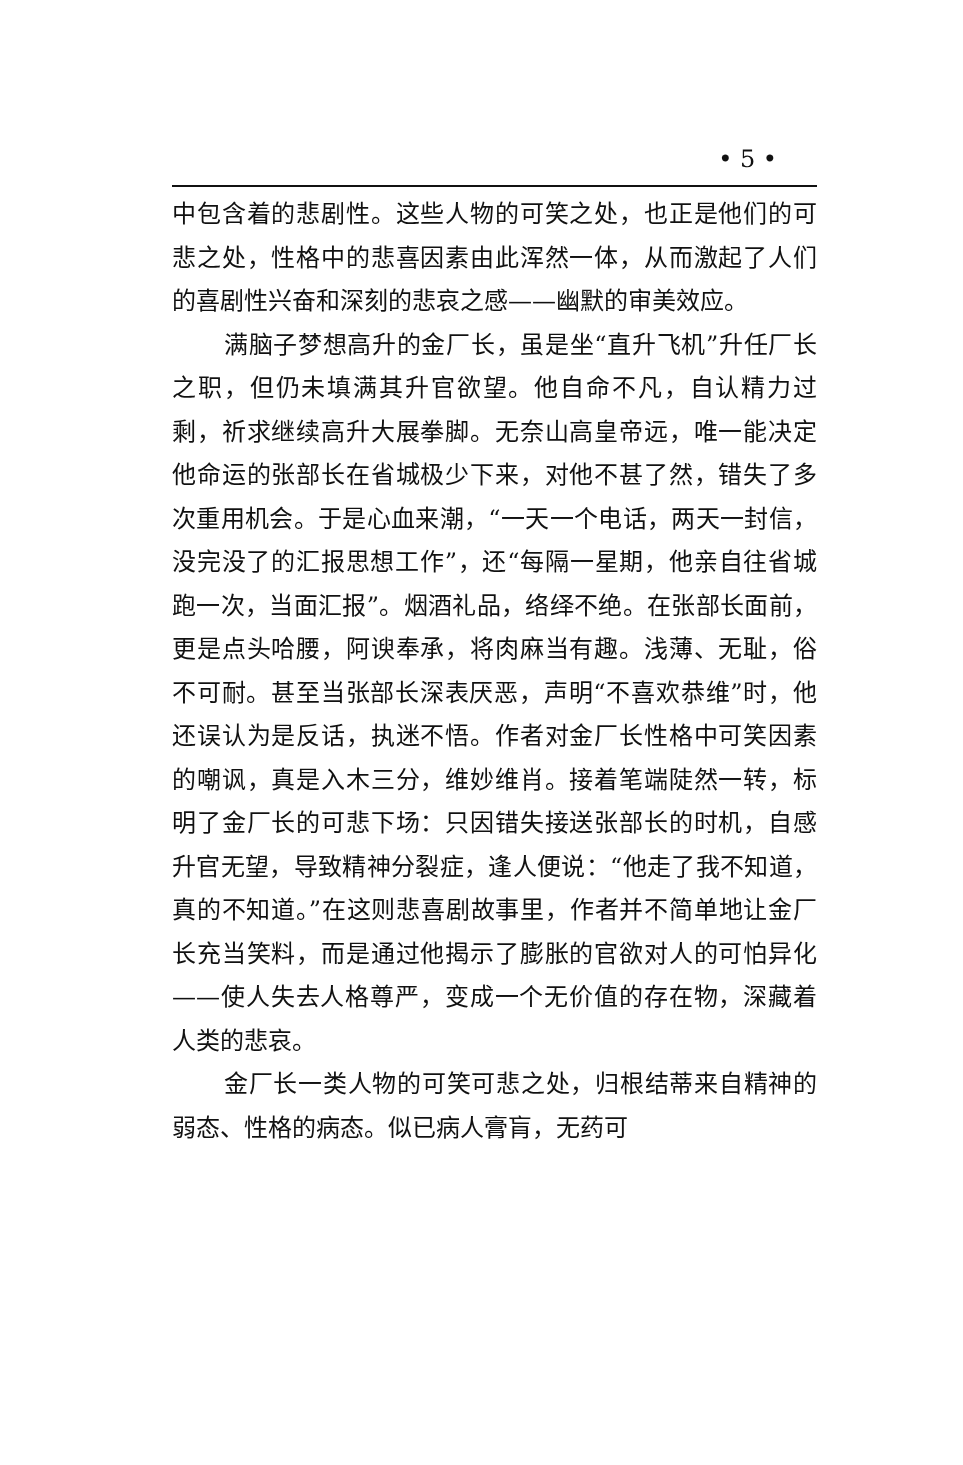• 5 •
中包含着的悲剧性。这些人物的可笑之处，也正是他们的可悲之处，性格中的悲喜因素由此浑然一体，从而激起了人们的喜剧性兴奋和深刻的悲哀之感——幽默的审美效应。
满脑子梦想高升的金厂长，虽是坐“直升飞机”升任厂长之职，但仍未填满其升官欲望。他自命不凡，自认精力过剩，祈求继续高升大展拳脚。无奈山高皇帝远，唯一能决定他命运的张部长在省城极少下来，对他不甚了然，错失了多次重用机会。于是心血来潮，“一天一个电话，两天一封信，没完没了的汇报思想工作”，还“每隔一星期，他亲自往省城跑一次，当面汇报”。烟酒礼品，络绎不绝。在张部长面前，更是点头哈腰，阿谀奉承，将肉麻当有趣。浅薄、无耻，俗不可耐。甚至当张部长深表厌恶，声明“不喜欢恭维”时，他还误认为是反话，执迷不悟。作者对金厂长性格中可笑因素的嘲讽，真是入木三分，维妙维肖。接着笔端陡然一转，标明了金厂长的可悲下场：只因错失接送张部长的时机，自感升官无望，导致精神分裂症，逢人便说：“他走了我不知道，真的不知道。”在这则悲喜剧故事里，作者并不简单地让金厂长充当笑料，而是通过他揭示了膨胀的官欲对人的可怕异化——使人失去人格尊严，变成一个无价值的存在物，深藏着人类的悲哀。
金厂长一类人物的可笑可悲之处，归根结蒂来自精神的弱态、性格的病态。似已病人膏肓，无药可